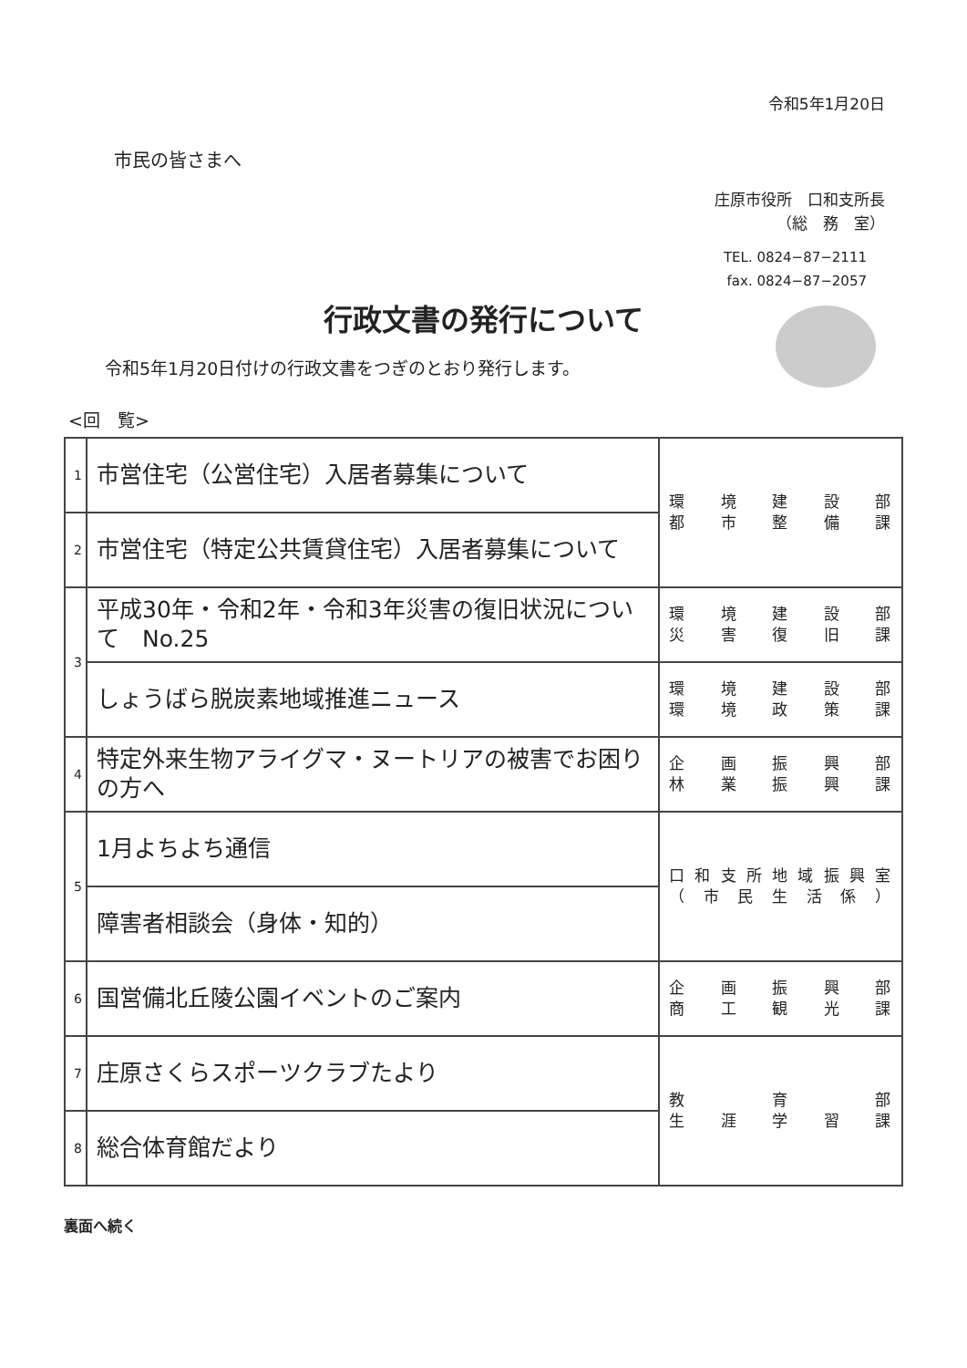令和5年1月20日
市民の皆さまへ
庄原市役所　口和支所長
（総　務　室）
TEL. 0824−87−2111
fax. 0824−87−2057
行政文書の発行について
令和5年1月20日付けの行政文書をつぎのとおり発行します。
<回　覧>
| 1 | 市営住宅（公営住宅）入居者募集について | 環境建設部 都市整備課 |
| 2 | 市営住宅（特定公共賃貸住宅）入居者募集について | |
| 3 | 平成30年・令和2年・令和3年災害の復旧状況について No.25 | 環境建設部 災害復旧課 |
| | しょうばら脱炭素地域推進ニュース | 環境建設部 環境政策課 |
| 4 | 特定外来生物アライグマ・ヌートリアの被害でお困りの方へ | 企画振興部 林業振興課 |
| 5 | 1月よちよち通信 | 口和支所地域振興室 （市民生活係） |
| | 障害者相談会（身体・知的） | |
| 6 | 国営備北丘陵公園イベントのご案内 | 企画振興部 商工観光課 |
| 7 | 庄原さくらスポーツクラブたより | 教育部 生涯学習課 |
| 8 | 総合体育館だより | |
裏面へ続く